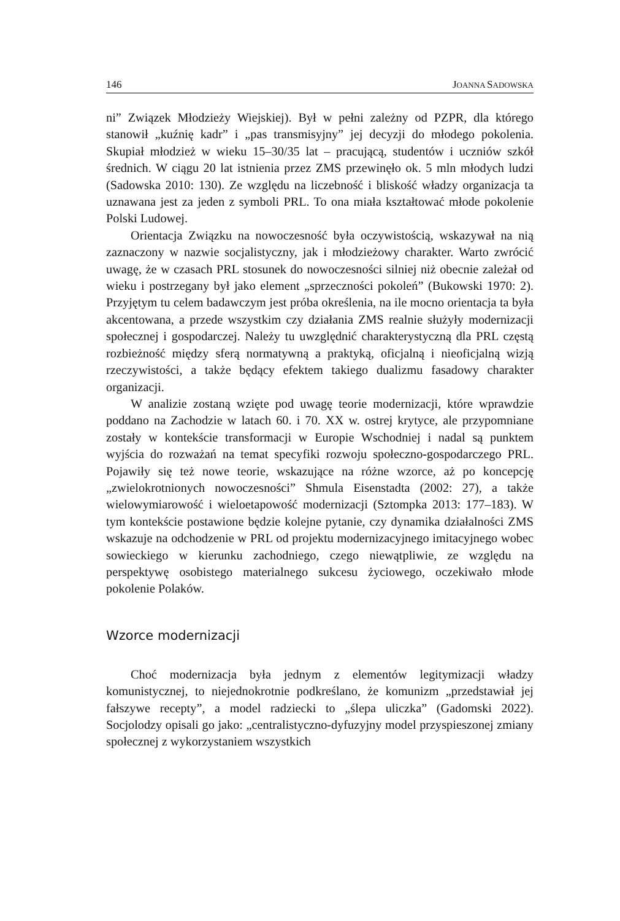146 JOANNA SADOWSKA
ni” Związek Młodzieży Wiejskiej). Był w pełni zależny od PZPR, dla którego stanowił „kuźnię kadr” i „pas transmisyjny” jej decyzji do młodego pokolenia. Skupiał młodzież w wieku 15–30/35 lat – pracującą, studentów i uczniów szkół średnich. W ciągu 20 lat istnienia przez ZMS przewinęło ok. 5 mln młodych ludzi (Sadowska 2010: 130). Ze względu na liczebność i bliskość władzy organizacja ta uznawana jest za jeden z symboli PRL. To ona miała kształtować młode pokolenie Polski Ludowej.
Orientacja Związku na nowoczesność była oczywistością, wskazywał na nią zaznaczony w nazwie socjalistyczny, jak i młodzieżowy charakter. Warto zwrócić uwagę, że w czasach PRL stosunek do nowoczesności silniej niż obecnie zależał od wieku i postrzegany był jako element „sprzeczności pokoleń” (Bukowski 1970: 2). Przyjętym tu celem badawczym jest próba określenia, na ile mocno orientacja ta była akcentowana, a przede wszystkim czy działania ZMS realnie służyły modernizacji społecznej i gospodarczej. Należy tu uwzględnić charakterystyczną dla PRL częstą rozbieżność między sferą normatywną a praktyką, oficjalną i nieoficjalną wizją rzeczywistości, a także będący efektem takiego dualizmu fasadowy charakter organizacji.
W analizie zostaną wzięte pod uwagę teorie modernizacji, które wprawdzie poddano na Zachodzie w latach 60. i 70. XX w. ostrej krytyce, ale przypomniane zostały w kontekście transformacji w Europie Wschodniej i nadal są punktem wyjścia do rozważań na temat specyfiki rozwoju społeczno-gospodarczego PRL. Pojawiły się też nowe teorie, wskazujące na różne wzorce, aż po koncepcję „zwielokrotnionych nowoczesności” Shmula Eisenstadta (2002: 27), a także wielowymiarowość i wieloetapowość modernizacji (Sztompka 2013: 177–183). W tym kontekście postawione będzie kolejne pytanie, czy dynamika działalności ZMS wskazuje na odchodzenie w PRL od projektu modernizacyjnego imitacyjnego wobec sowieckiego w kierunku zachodniego, czego niewątpliwie, ze względu na perspektywę osobistego materialnego sukcesu życiowego, oczekiwało młode pokolenie Polaków.
Wzorce modernizacji
Choć modernizacja była jednym z elementów legitymizacji władzy komunistycznej, to niejednokrotnie podkreślano, że komunizm „przedstawiał jej fałszywe recepty”, a model radziecki to „ślepa uliczka” (Gadomski 2022). Socjolodzy opisali go jako: „centralistyczno-dyfuzyjny model przyspieszonej zmiany społecznej z wykorzystaniem wszystkich